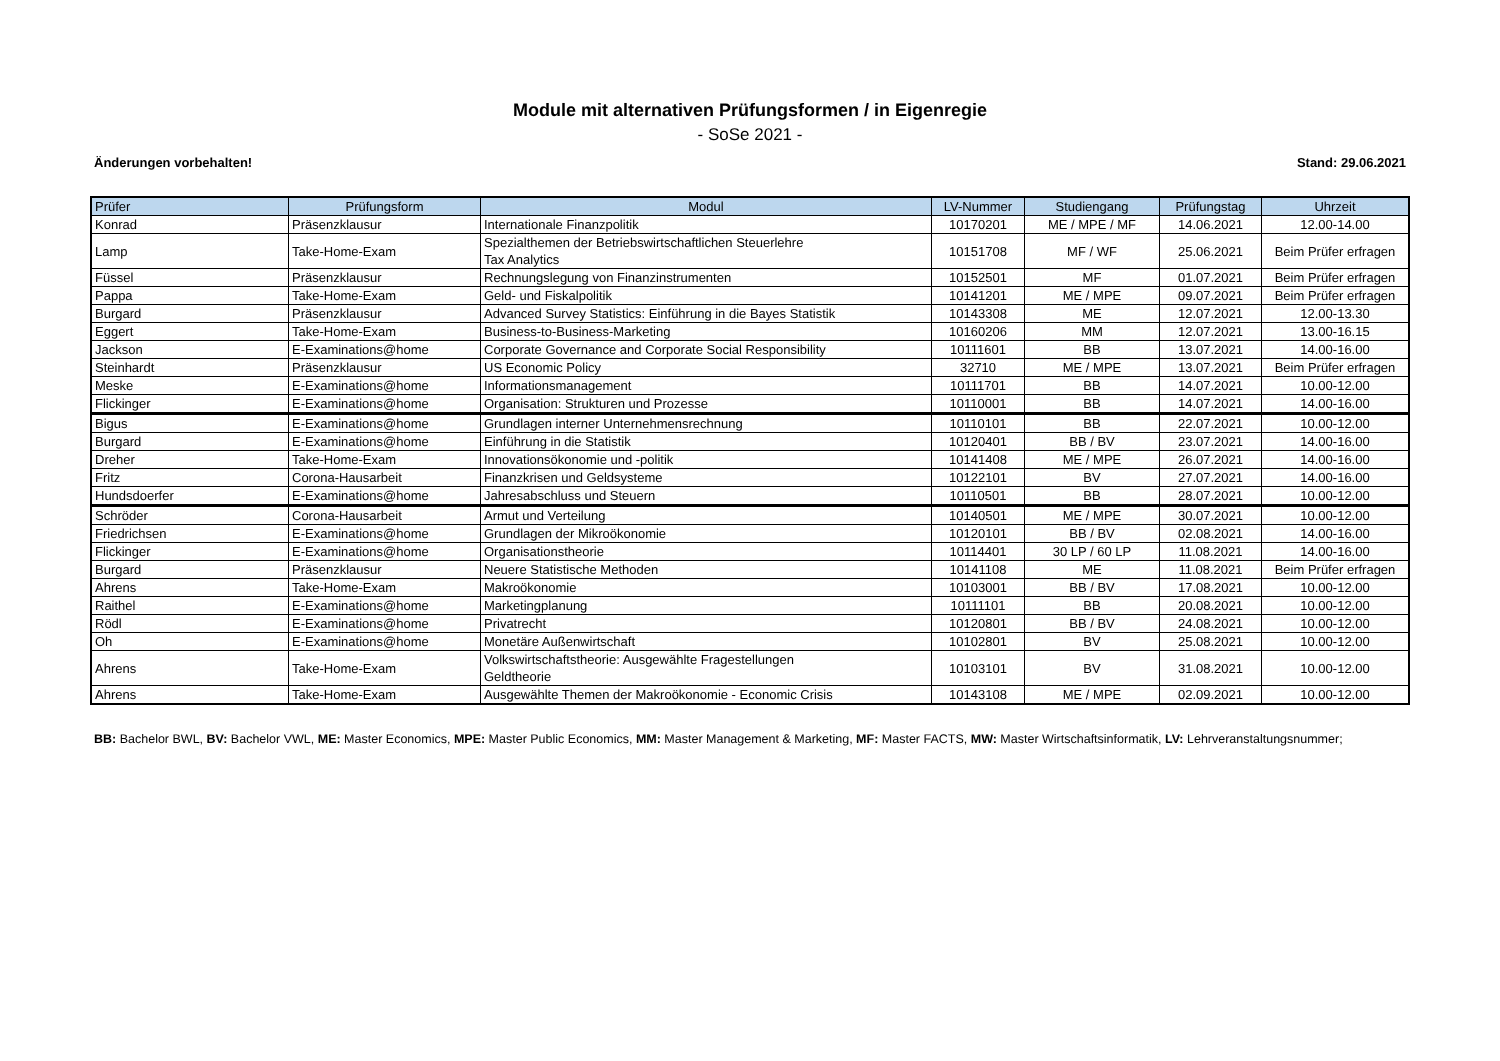Module mit alternativen Prüfungsformen / in Eigenregie
- SoSe 2021 -
Änderungen vorbehalten! Stand: 29.06.2021
| Prüfer | Prüfungsform | Modul | LV-Nummer | Studiengang | Prüfungstag | Uhrzeit |
| --- | --- | --- | --- | --- | --- | --- |
| Konrad | Präsenzklausur | Internationale Finanzpolitik | 10170201 | ME / MPE / MF | 14.06.2021 | 12.00-14.00 |
| Lamp | Take-Home-Exam | Spezialthemen der Betriebswirtschaftlichen Steuerlehre Tax Analytics | 10151708 | MF / WF | 25.06.2021 | Beim Prüfer erfragen |
| Füssel | Präsenzklausur | Rechnungslegung von Finanzinstrumenten | 10152501 | MF | 01.07.2021 | Beim Prüfer erfragen |
| Pappa | Take-Home-Exam | Geld- und Fiskalpolitik | 10141201 | ME / MPE | 09.07.2021 | Beim Prüfer erfragen |
| Burgard | Präsenzklausur | Advanced Survey Statistics: Einführung in die Bayes Statistik | 10143308 | ME | 12.07.2021 | 12.00-13.30 |
| Eggert | Take-Home-Exam | Business-to-Business-Marketing | 10160206 | MM | 12.07.2021 | 13.00-16.15 |
| Jackson | E-Examinations@home | Corporate Governance and Corporate Social Responsibility | 10111601 | BB | 13.07.2021 | 14.00-16.00 |
| Steinhardt | Präsenzklausur | US Economic Policy | 32710 | ME / MPE | 13.07.2021 | Beim Prüfer erfragen |
| Meske | E-Examinations@home | Informationsmanagement | 10111701 | BB | 14.07.2021 | 10.00-12.00 |
| Flickinger | E-Examinations@home | Organisation: Strukturen und Prozesse | 10110001 | BB | 14.07.2021 | 14.00-16.00 |
| Bigus | E-Examinations@home | Grundlagen interner Unternehmensrechnung | 10110101 | BB | 22.07.2021 | 10.00-12.00 |
| Burgard | E-Examinations@home | Einführung in die Statistik | 10120401 | BB / BV | 23.07.2021 | 14.00-16.00 |
| Dreher | Take-Home-Exam | Innovationsökonomie und -politik | 10141408 | ME / MPE | 26.07.2021 | 14.00-16.00 |
| Fritz | Corona-Hausarbeit | Finanzkrisen und Geldsysteme | 10122101 | BV | 27.07.2021 | 14.00-16.00 |
| Hundsdoerfer | E-Examinations@home | Jahresabschluss und Steuern | 10110501 | BB | 28.07.2021 | 10.00-12.00 |
| Schröder | Corona-Hausarbeit | Armut und Verteilung | 10140501 | ME / MPE | 30.07.2021 | 10.00-12.00 |
| Friedrichsen | E-Examinations@home | Grundlagen der Mikroökonomie | 10120101 | BB / BV | 02.08.2021 | 14.00-16.00 |
| Flickinger | E-Examinations@home | Organisationstheorie | 10114401 | 30 LP / 60 LP | 11.08.2021 | 14.00-16.00 |
| Burgard | Präsenzklausur | Neuere Statistische Methoden | 10141108 | ME | 11.08.2021 | Beim Prüfer erfragen |
| Ahrens | Take-Home-Exam | Makroökonomie | 10103001 | BB / BV | 17.08.2021 | 10.00-12.00 |
| Raithel | E-Examinations@home | Marketingplanung | 10111101 | BB | 20.08.2021 | 10.00-12.00 |
| Rödl | E-Examinations@home | Privatrecht | 10120801 | BB / BV | 24.08.2021 | 10.00-12.00 |
| Oh | E-Examinations@home | Monetäre Außenwirtschaft | 10102801 | BV | 25.08.2021 | 10.00-12.00 |
| Ahrens | Take-Home-Exam | Volkswirtschaftstheorie: Ausgewählte Fragestellungen Geldtheorie | 10103101 | BV | 31.08.2021 | 10.00-12.00 |
| Ahrens | Take-Home-Exam | Ausgewählte Themen der Makroökonomie - Economic Crisis | 10143108 | ME / MPE | 02.09.2021 | 10.00-12.00 |
BB: Bachelor BWL, BV: Bachelor VWL, ME: Master Economics, MPE: Master Public Economics, MM: Master Management & Marketing, MF: Master FACTS, MW: Master Wirtschaftsinformatik, LV: Lehrveranstaltungsnummer;